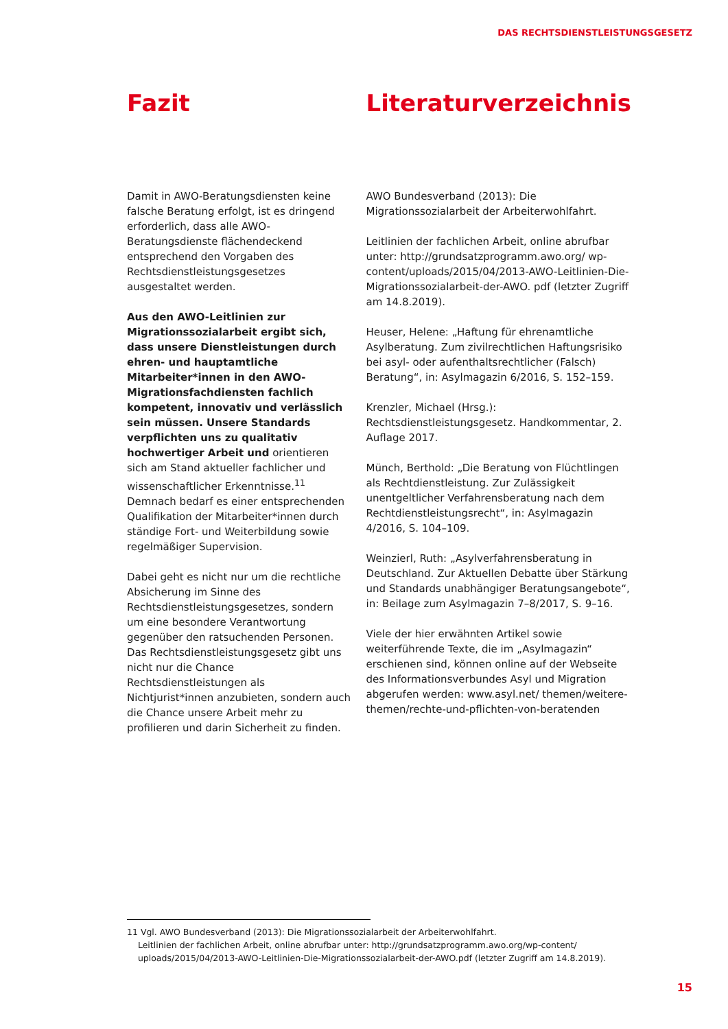DAS RECHTSDIENSTLEISTUNGSGESETZ
Fazit
Damit in AWO-Beratungsdiensten keine falsche Beratung erfolgt, ist es dringend erforderlich, dass alle AWO-Beratungsdienste flächendeckend entsprechend den Vorgaben des Rechtsdienstleistungsgesetzes ausgestaltet werden.
Aus den AWO-Leitlinien zur Migrationssozialarbeit ergibt sich, dass unsere Dienstleistungen durch ehren- und hauptamtliche Mitarbeiter*innen in den AWO-Migrationsfachdiensten fachlich kompetent, innovativ und verlässlich sein müssen. Unsere Standards verpflichten uns zu qualitativ hochwertiger Arbeit und orientieren sich am Stand aktueller fachlicher und wissenschaftlicher Erkenntnisse.<sup>11</sup> Demnach bedarf es einer entsprechenden Qualifikation der Mitarbeiter*innen durch ständige Fort- und Weiterbildung sowie regelmäßiger Supervision.
Dabei geht es nicht nur um die rechtliche Absicherung im Sinne des Rechtsdienstleistungsgesetzes, sondern um eine besondere Verantwortung gegenüber den ratsuchenden Personen. Das Rechtsdienstleistungsgesetz gibt uns nicht nur die Chance Rechtsdienstleistungen als Nichtjurist*innen anzubieten, sondern auch die Chance unsere Arbeit mehr zu profilieren und darin Sicherheit zu finden.
Literaturverzeichnis
AWO Bundesverband (2013): Die Migrationssozialarbeit der Arbeiterwohlfahrt.
Leitlinien der fachlichen Arbeit, online abrufbar unter: http://grundsatzprogramm.awo.org/ wp-content/uploads/2015/04/2013-AWO-Leitlinien-Die-Migrationssozialarbeit-der-AWO. pdf (letzter Zugriff am 14.8.2019).
Heuser, Helene: „Haftung für ehrenamtliche Asylberatung. Zum zivilrechtlichen Haftungsrisiko bei asyl- oder aufenthaltsrechtlicher (Falsch) Beratung“, in: Asylmagazin 6/2016, S. 152–159.
Krenzler, Michael (Hrsg.): Rechtsdienstleistungsgesetz. Handkommentar, 2. Auflage 2017.
Münch, Berthold: „Die Beratung von Flüchtlingen als Rechtdienstleistung. Zur Zulässigkeit unentgeltlicher Verfahrensberatung nach dem Rechtdienstleistungsrecht“, in: Asylmagazin 4/2016, S. 104–109.
Weinzierl, Ruth: „Asylverfahrensberatung in Deutschland. Zur Aktuellen Debatte über Stärkung und Standards unabhängiger Beratungsangebote“, in: Beilage zum Asylmagazin 7–8/2017, S. 9–16.
Viele der hier erwähnten Artikel sowie weiterführende Texte, die im „Asylmagazin“ erschienen sind, können online auf der Webseite des Informationsverbundes Asyl und Migration abgerufen werden: www.asyl.net/ themen/weitere-themen/rechte-und-pflichten-von-beratenden
11 Vgl. AWO Bundesverband (2013): Die Migrationssozialarbeit der Arbeiterwohlfahrt.
Leitlinien der fachlichen Arbeit, online abrufbar unter: http://grundsatzprogramm.awo.org/wp-content/
uploads/2015/04/2013-AWO-Leitlinien-Die-Migrationssozialarbeit-der-AWO.pdf (letzter Zugriff am 14.8.2019).
15